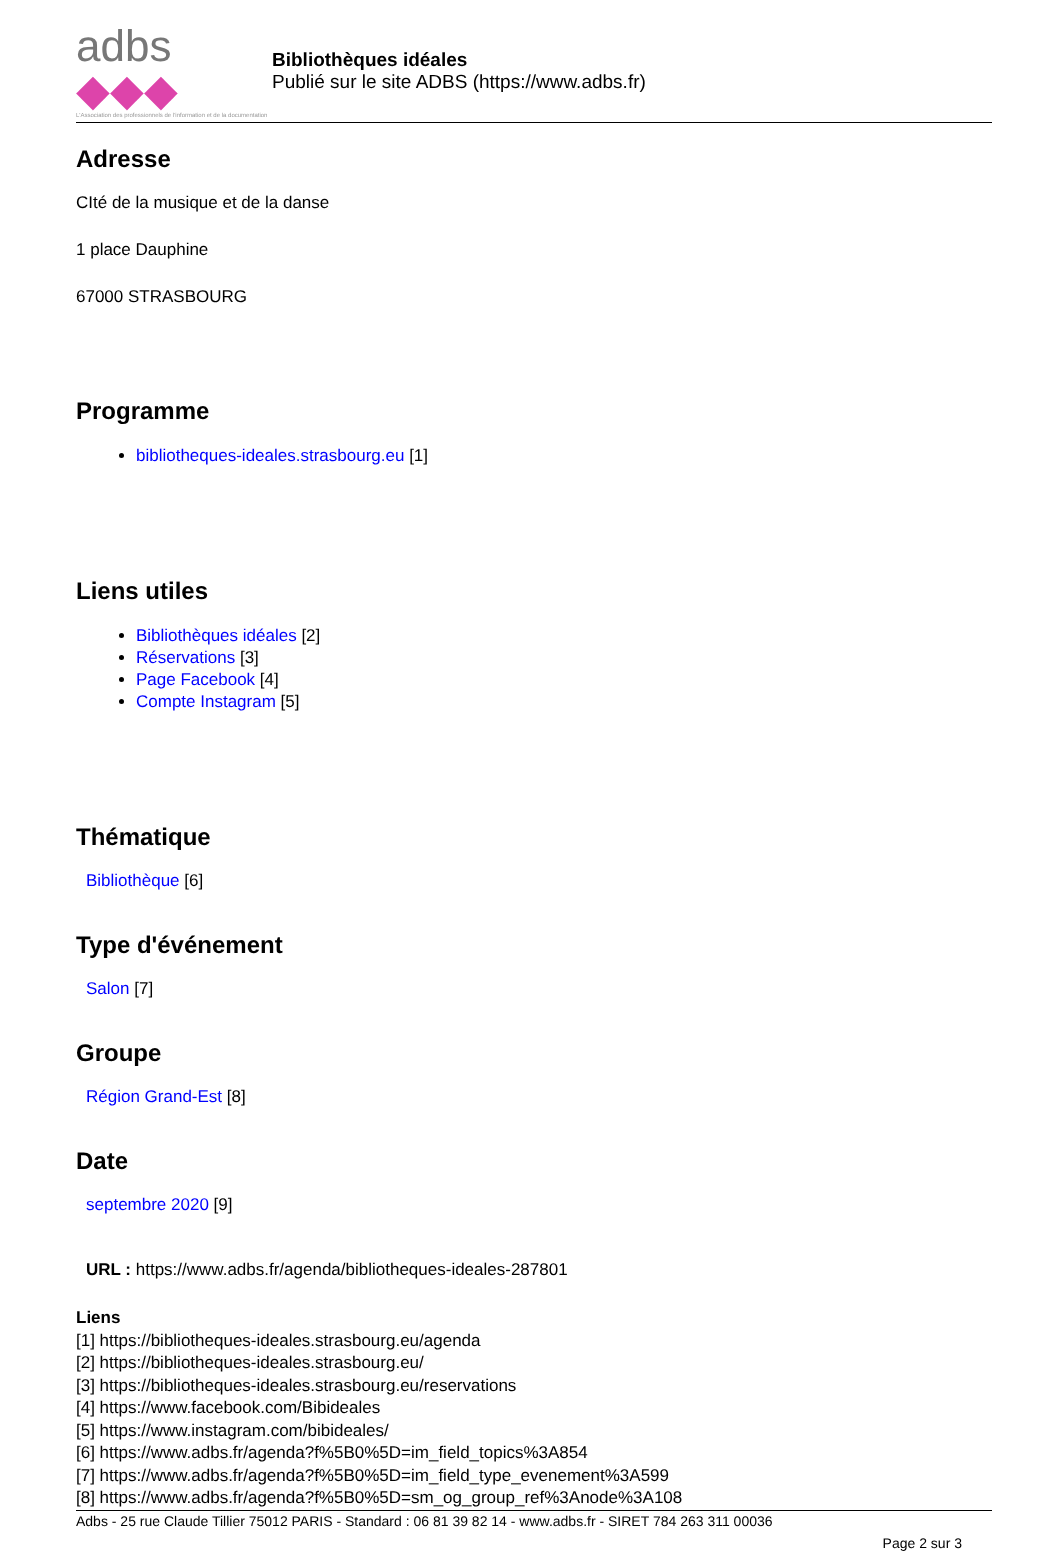adbs ◆◆◆
L'Association des professionnels de l'information et de la documentation
Bibliothèques idéales
Publié sur le site ADBS (https://www.adbs.fr)
Adresse
CIté de la musique et de la danse
1 place Dauphine
67000 STRASBOURG
Programme
bibliotheques-ideales.strasbourg.eu [1]
Liens utiles
Bibliothèques idéales [2]
Réservations [3]
Page Facebook [4]
Compte Instagram [5]
Thématique
Bibliothèque [6]
Type d'événement
Salon [7]
Groupe
Région Grand-Est [8]
Date
septembre 2020 [9]
URL : https://www.adbs.fr/agenda/bibliotheques-ideales-287801
Liens
[1] https://bibliotheques-ideales.strasbourg.eu/agenda
[2] https://bibliotheques-ideales.strasbourg.eu/
[3] https://bibliotheques-ideales.strasbourg.eu/reservations
[4] https://www.facebook.com/Bibideales
[5] https://www.instagram.com/bibideales/
[6] https://www.adbs.fr/agenda?f%5B0%5D=im_field_topics%3A854
[7] https://www.adbs.fr/agenda?f%5B0%5D=im_field_type_evenement%3A599
[8] https://www.adbs.fr/agenda?f%5B0%5D=sm_og_group_ref%3Anode%3A108
Adbs - 25 rue Claude Tillier 75012 PARIS - Standard : 06 81 39 82 14 - www.adbs.fr - SIRET 784 263 311 00036
Page 2 sur 3